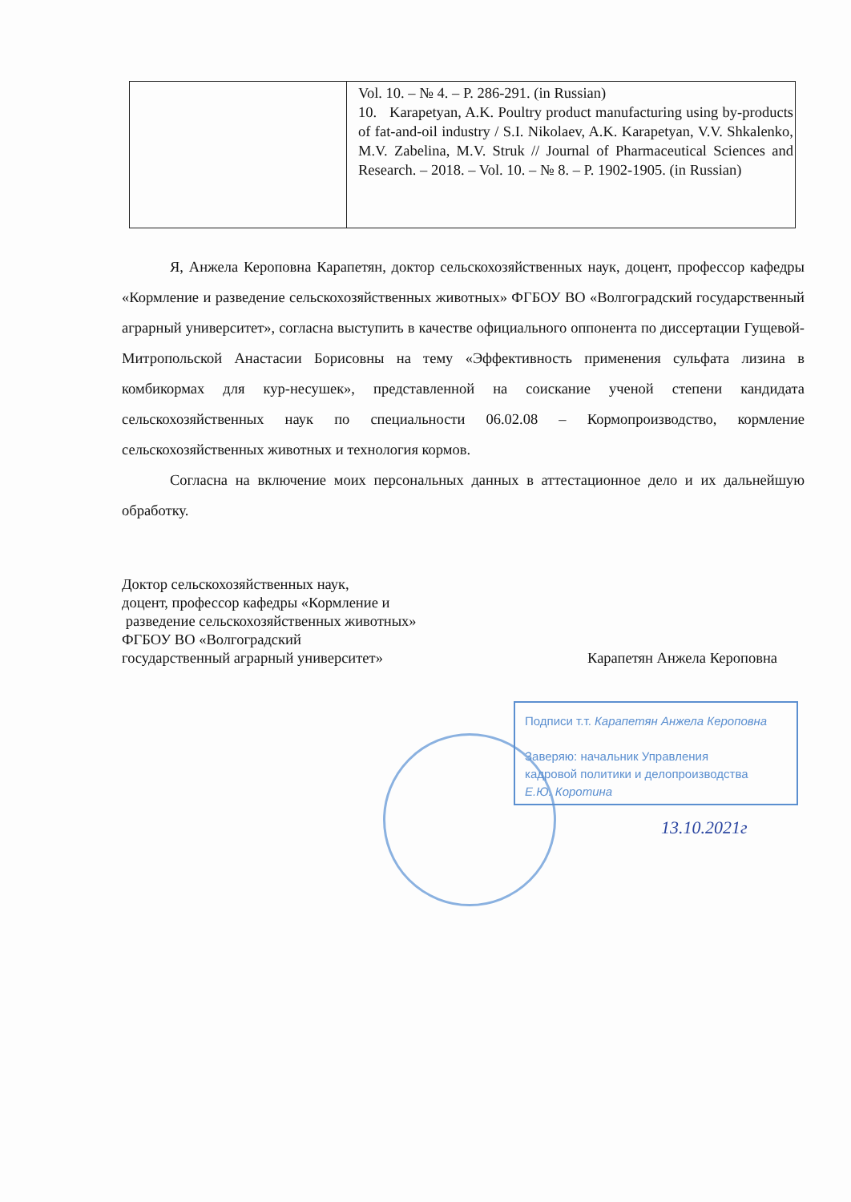| | Vol. 10. – № 4. – P. 286-291. (in Russian) 10. Karapetyan, A.K. Poultry product manufacturing using by-products of fat-and-oil industry / S.I. Nikolaev, A.K. Karapetyan, V.V. Shkalenko, M.V. Zabelina, M.V. Struk // Journal of Pharmaceutical Sciences and Research. – 2018. – Vol. 10. – № 8. – P. 1902-1905. (in Russian) |
Я, Анжела Кероповна Карапетян, доктор сельскохозяйственных наук, доцент, профессор кафедры «Кормление и разведение сельскохозяйственных животных» ФГБОУ ВО «Волгоградский государственный аграрный университет», согласна выступить в качестве официального оппонента по диссертации Гущевой-Митропольской Анастасии Борисовны на тему «Эффективность применения сульфата лизина в комбикормах для кур-несушек», представленной на соискание ученой степени кандидата сельскохозяйственных наук по специальности 06.02.08 – Кормопроизводство, кормление сельскохозяйственных животных и технология кормов.
Согласна на включение моих персональных данных в аттестационное дело и их дальнейшую обработку.
Доктор сельскохозяйственных наук,
доцент, профессор кафедры «Кормление и
разведение сельскохозяйственных животных»
ФГБОУ ВО «Волгоградский
государственный аграрный университет» Карапетян Анжела Кероповна
Подписи т.т. Карапетян Анжела Кероповна
Заверяю: начальник Управления
кадровой политики и делопроизводства
Е.Ю. Коротина
13.10.2021г